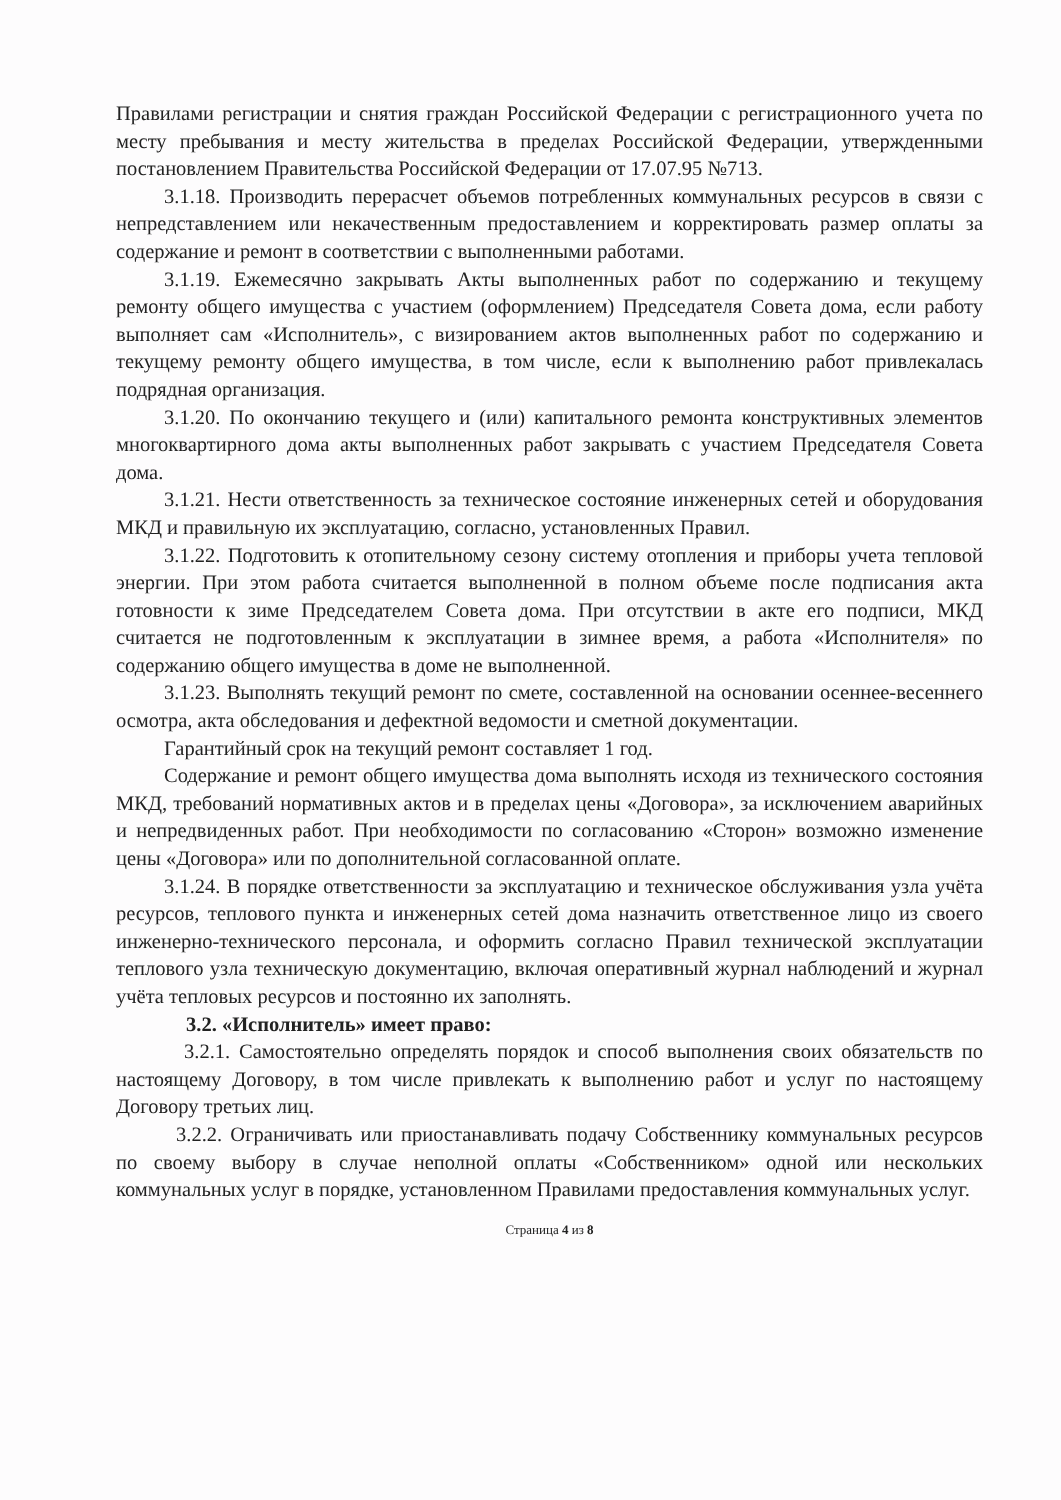Правилами регистрации и снятия граждан Российской Федерации с регистрационного учета по месту пребывания и месту жительства в пределах Российской Федерации, утвержденными постановлением Правительства Российской Федерации от 17.07.95 №713.
3.1.18. Производить перерасчет объемов потребленных коммунальных ресурсов в связи с непредставлением или некачественным предоставлением и корректировать размер оплаты за содержание и ремонт в соответствии с выполненными работами.
3.1.19. Ежемесячно закрывать Акты выполненных работ по содержанию и текущему ремонту общего имущества с участием (оформлением) Председателя Совета дома, если работу выполняет сам «Исполнитель», с визированием актов выполненных работ по содержанию и текущему ремонту общего имущества, в том числе, если к выполнению работ привлекалась подрядная организация.
3.1.20. По окончанию текущего и (или) капитального ремонта конструктивных элементов многоквартирного дома акты выполненных работ закрывать с участием Председателя Совета дома.
3.1.21. Нести ответственность за техническое состояние инженерных сетей и оборудования МКД и правильную их эксплуатацию, согласно, установленных Правил.
3.1.22. Подготовить к отопительному сезону систему отопления и приборы учета тепловой энергии. При этом работа считается выполненной в полном объеме после подписания акта готовности к зиме Председателем Совета дома. При отсутствии в акте его подписи, МКД считается не подготовленным к эксплуатации в зимнее время, а работа «Исполнителя» по содержанию общего имущества в доме не выполненной.
3.1.23. Выполнять текущий ремонт по смете, составленной на основании осеннее-весеннего осмотра, акта обследования и дефектной ведомости и сметной документации.
Гарантийный срок на текущий ремонт составляет 1 год.
Содержание и ремонт общего имущества дома выполнять исходя из технического состояния МКД, требований нормативных актов и в пределах цены «Договора», за исключением аварийных и непредвиденных работ. При необходимости по согласованию «Сторон» возможно изменение цены «Договора» или по дополнительной согласованной оплате.
3.1.24. В порядке ответственности за эксплуатацию и техническое обслуживания узла учёта ресурсов, теплового пункта и инженерных сетей дома назначить ответственное лицо из своего инженерно-технического персонала, и оформить согласно Правил технической эксплуатации теплового узла техническую документацию, включая оперативный журнал наблюдений и журнал учёта тепловых ресурсов и постоянно их заполнять.
3.2. «Исполнитель» имеет право:
3.2.1. Самостоятельно определять порядок и способ выполнения своих обязательств по настоящему Договору, в том числе привлекать к выполнению работ и услуг по настоящему Договору третьих лиц.
3.2.2. Ограничивать или приостанавливать подачу Собственнику коммунальных ресурсов по своему выбору в случае неполной оплаты «Собственником» одной или нескольких коммунальных услуг в порядке, установленном Правилами предоставления коммунальных услуг.
Страница 4 из 8